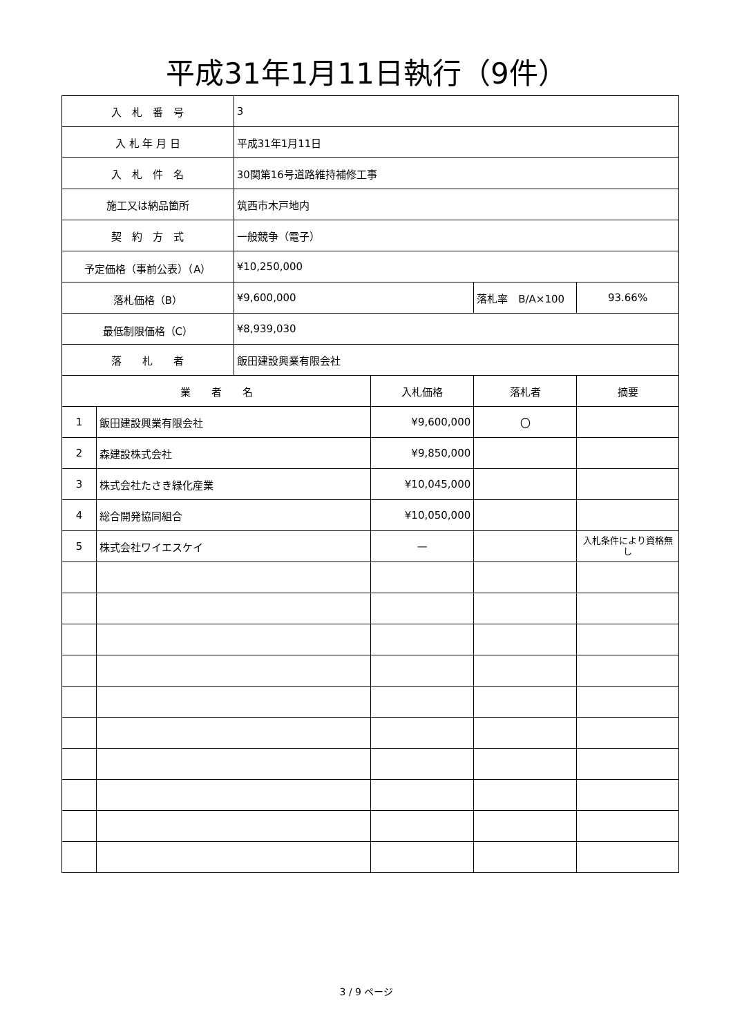平成31年1月11日執行（9件）
| 入 札 番 号 | | 3 | | | |
| 入 札 年 月 日 | | 平成31年1月11日 | | | |
| 入 札 件 名 | | 30関第16号道路維持補修工事 | | | |
| 施工又は納品箇所 | | 筑西市木戸地内 | | | |
| 契 約 方 式 | | 一般競争（電子） | | | |
| 予定価格（事前公表）（A） | | ¥10,250,000 | | | |
| 落札価格（B） | | ¥9,600,000 | | 落札率 B/A×100 | 93.66% |
| 最低制限価格（C） | | ¥8,939,030 | | | |
| 落 札 者 | | 飯田建設興業有限会社 | | | |
| 業 者 名 | | | 入札価格 | 落札者 | 摘要 |
| 1 | 飯田建設興業有限会社 | | ¥9,600,000 | 〇 | |
| 2 | 森建設株式会社 | | ¥9,850,000 | | |
| 3 | 株式会社たさき緑化産業 | | ¥10,045,000 | | |
| 4 | 総合開発協同組合 | | ¥10,050,000 | | |
| 5 | 株式会社ワイエスケイ | | — | | 入札条件により資格無し |
3 / 9 ページ